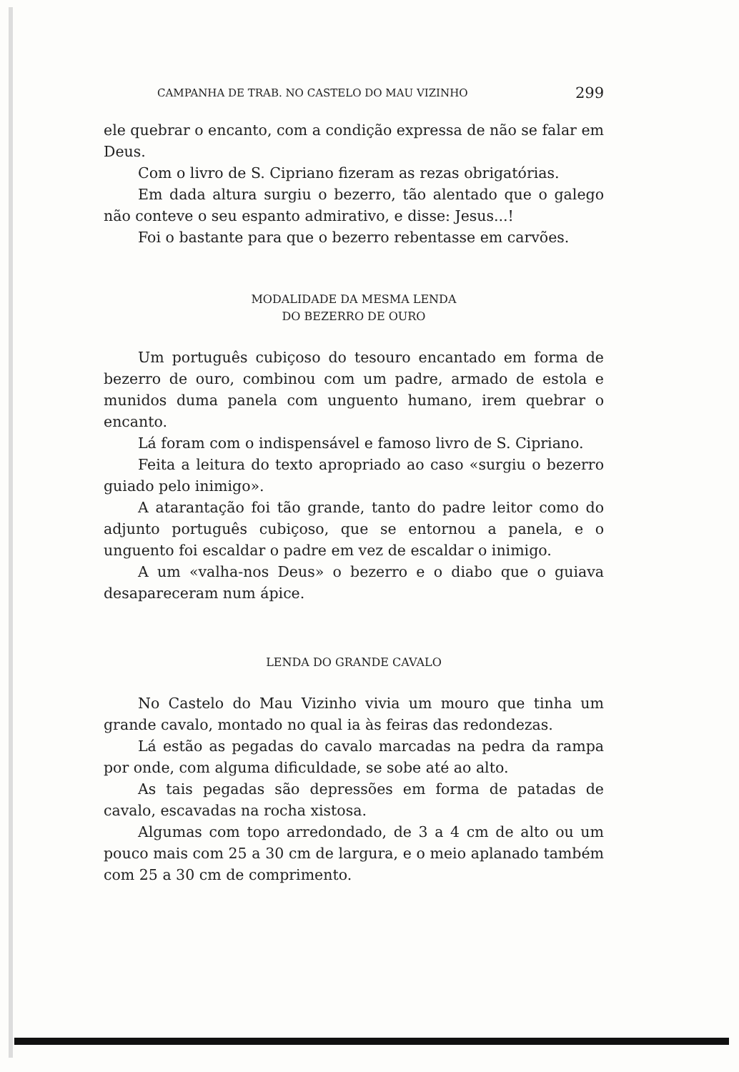CAMPANHA DE TRAB. NO CASTELO DO MAU VIZINHO 299
ele quebrar o encanto, com a condição expressa de não se falar em Deus.
Com o livro de S. Cipriano fizeram as rezas obrigatórias.
Em dada altura surgiu o bezerro, tão alentado que o galego não conteve o seu espanto admirativo, e disse: Jesus...!
Foi o bastante para que o bezerro rebentasse em carvões.
MODALIDADE DA MESMA LENDA
DO BEZERRO DE OURO
Um português cubiçoso do tesouro encantado em forma de bezerro de ouro, combinou com um padre, armado de estola e munidos duma panela com unguento humano, irem quebrar o encanto.
Lá foram com o indispensável e famoso livro de S. Cipriano.
Feita a leitura do texto apropriado ao caso «surgiu o bezerro guiado pelo inimigo».
A atarantação foi tão grande, tanto do padre leitor como do adjunto português cubiçoso, que se entornou a panela, e o unguento foi escaldar o padre em vez de escaldar o inimigo.
A um «valha-nos Deus» o bezerro e o diabo que o guiava desapareceram num ápice.
LENDA DO GRANDE CAVALO
No Castelo do Mau Vizinho vivia um mouro que tinha um grande cavalo, montado no qual ia às feiras das redondezas.
Lá estão as pegadas do cavalo marcadas na pedra da rampa por onde, com alguma dificuldade, se sobe até ao alto.
As tais pegadas são depressões em forma de patadas de cavalo, escavadas na rocha xistosa.
Algumas com topo arredondado, de 3 a 4 cm de alto ou um pouco mais com 25 a 30 cm de largura, e o meio aplanado também com 25 a 30 cm de comprimento.